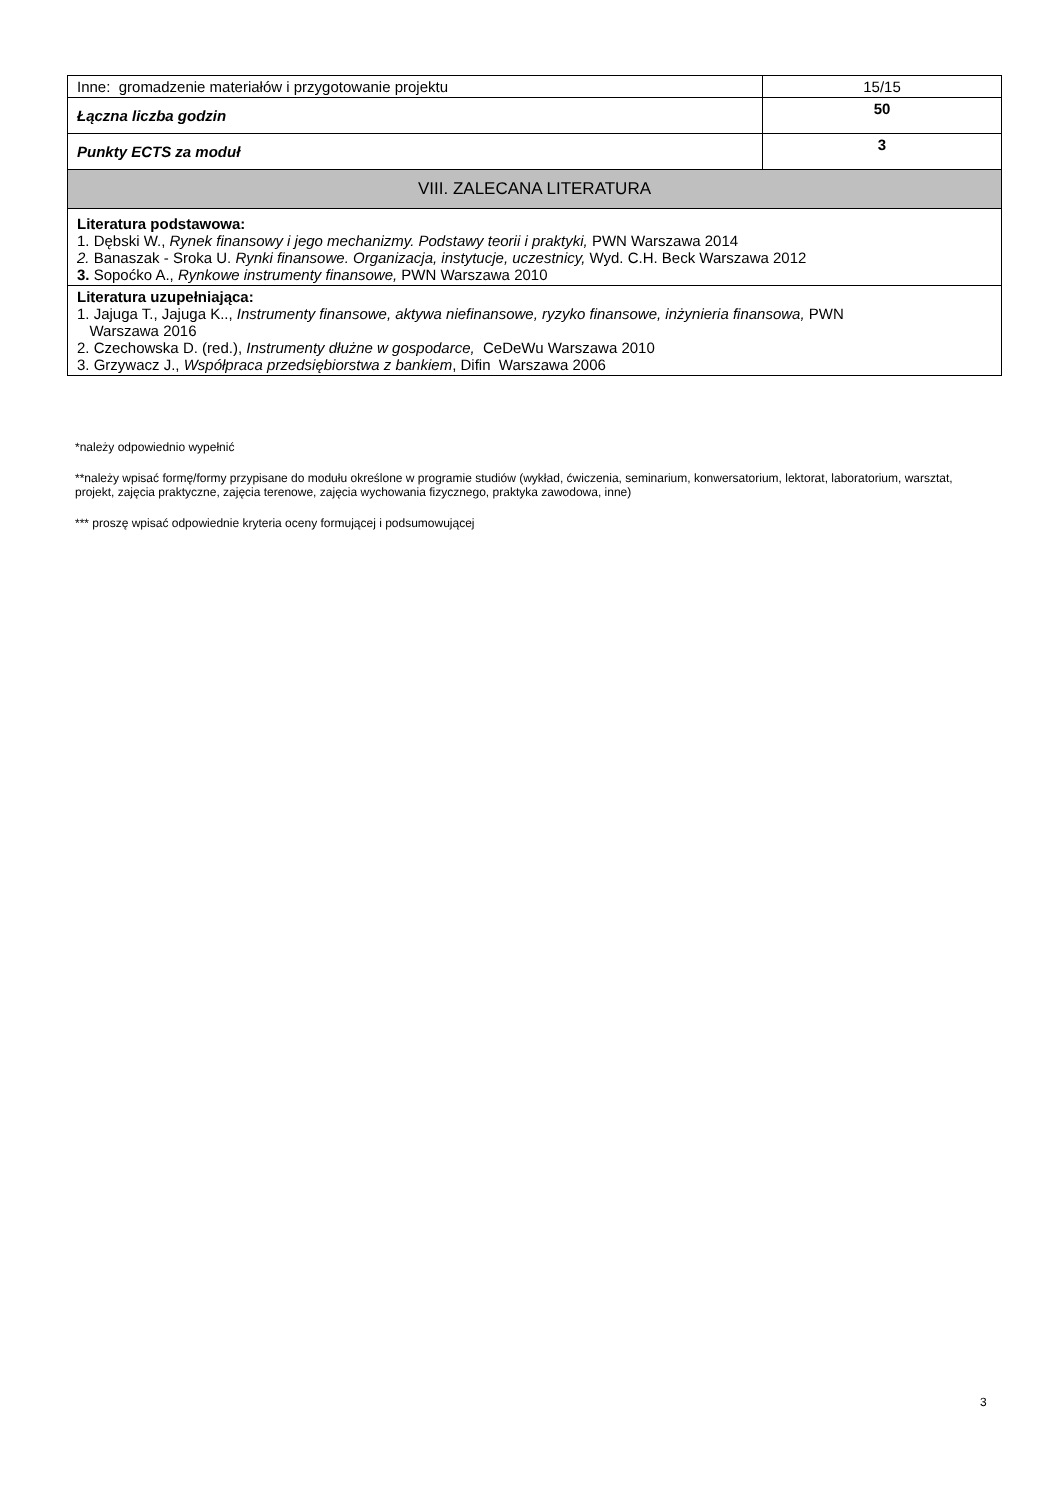| Inne: gromadzenie materiałów i przygotowanie projektu | 15/15 |
| Łączna liczba godzin | 50 |
| Punkty ECTS za moduł | 3 |
| VIII. ZALECANA LITERATURA | |
| Literatura podstawowa: 1. Dębski W., Rynek finansowy i jego mechanizmy. Podstawy teorii i praktyki, PWN Warszawa 2014 2. Banaszak - Sroka U. Rynki finansowe. Organizacja, instytucje, uczestnicy, Wyd. C.H. Beck Warszawa 2012 3. Sopoćko A., Rynkowe instrumenty finansowe, PWN Warszawa 2010 | |
| Literatura uzupełniająca: 1. Jajuga T., Jajuga K.., Instrumenty finansowe, aktywa niefinansowe, ryzyko finansowe, inżynieria finansowa, PWN Warszawa 2016 2. Czechowska D. (red.), Instrumenty dłużne w gospodarce, CeDeWu Warszawa 2010 3. Grzywacz J., Współpraca przedsiębiorstwa z bankiem , Difin Warszawa 2006 | |
*należy odpowiednio wypełnić
**należy wpisać formę/formy przypisane do modułu określone w programie studiów (wykład, ćwiczenia, seminarium, konwersatorium, lektorat, laboratorium, warsztat, projekt, zajęcia praktyczne, zajęcia terenowe, zajęcia wychowania fizycznego, praktyka zawodowa, inne)
*** proszę wpisać odpowiednie kryteria oceny formującej i podsumowującej
3